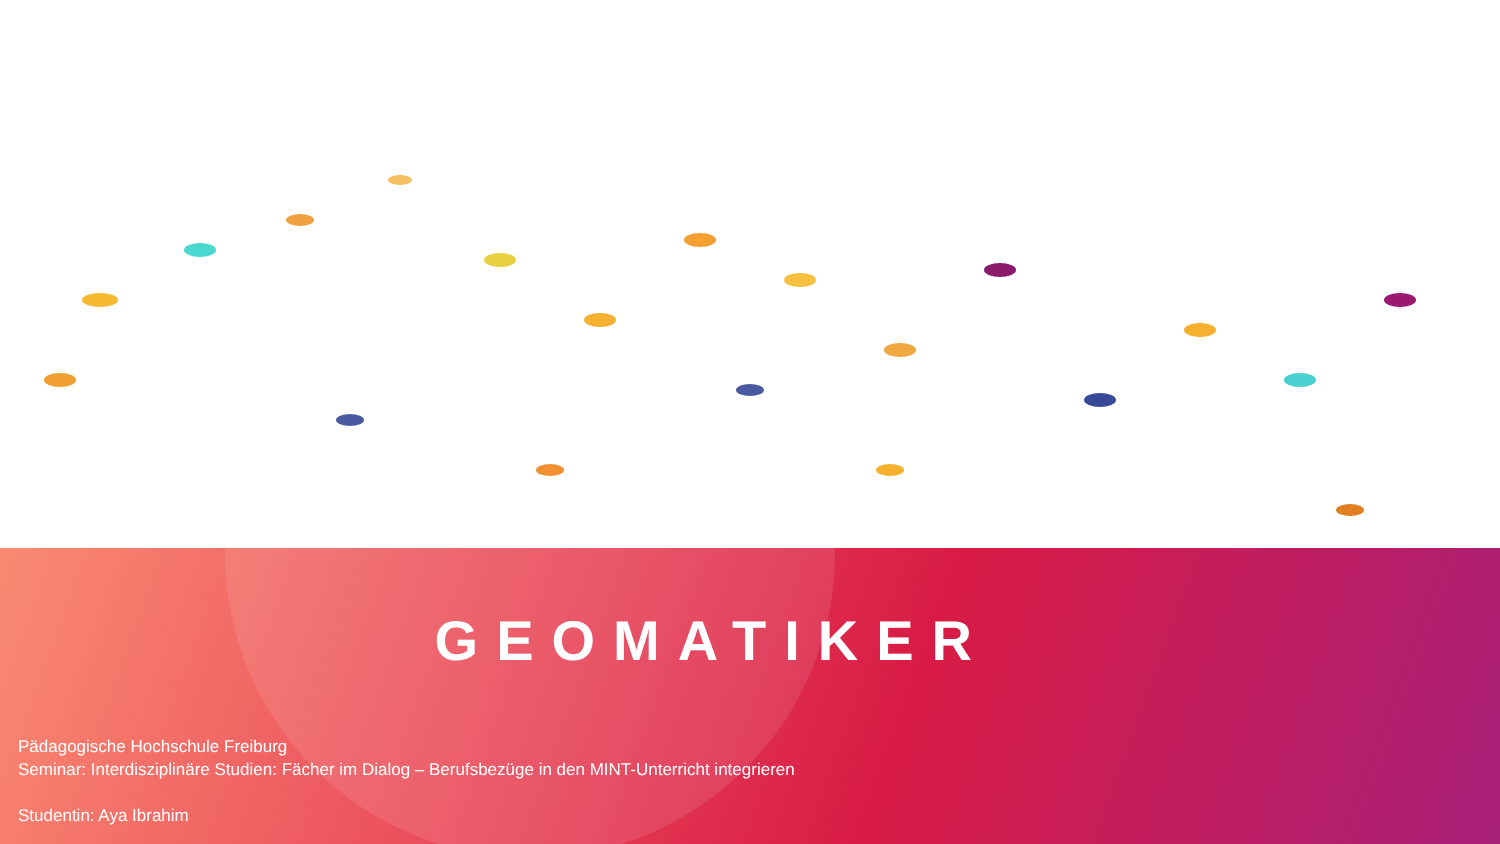GEOMATIKER
Pädagogische Hochschule Freiburg
Seminar: Interdisziplinäre Studien: Fächer im Dialog – Berufsbezüge in den MINT-Unterricht integrieren
Studentin: Aya Ibrahim